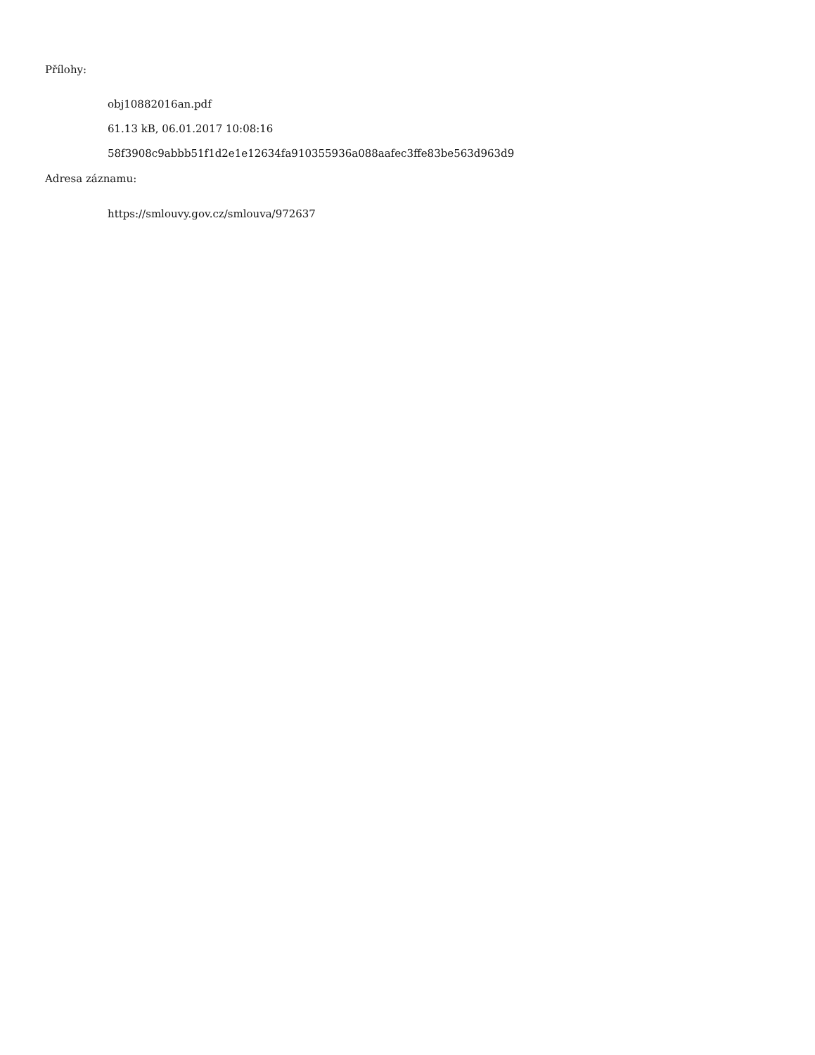Přílohy:
obj10882016an.pdf
61.13 kB, 06.01.2017 10:08:16
58f3908c9abbb51f1d2e1e12634fa910355936a088aafec3ffe83be563d963d9
Adresa záznamu:
https://smlouvy.gov.cz/smlouva/972637